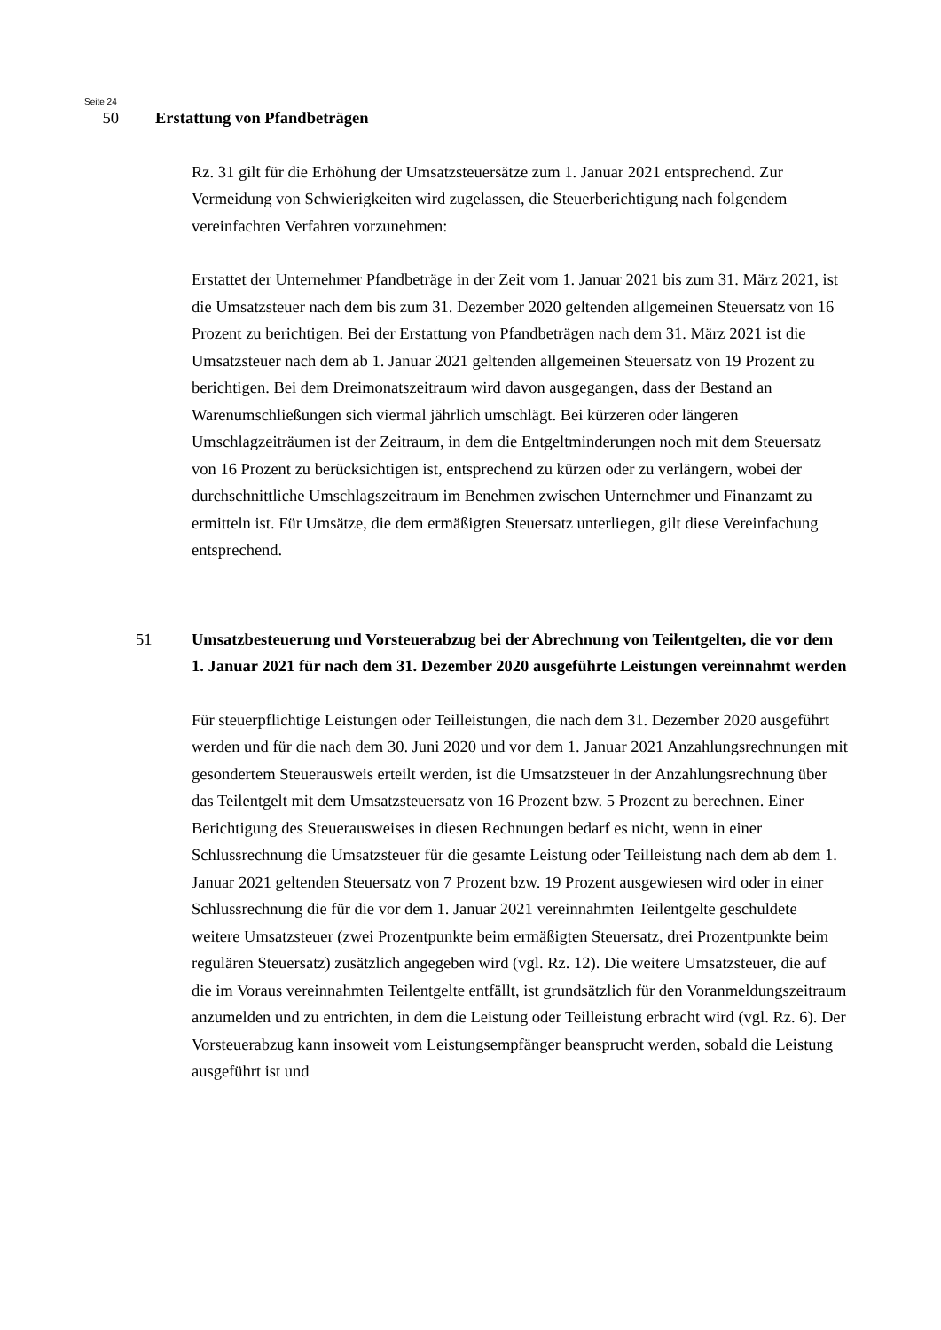Seite 24
50 Erstattung von Pfandbeträgen
Rz. 31 gilt für die Erhöhung der Umsatzsteuersätze zum 1. Januar 2021 entsprechend. Zur Vermeidung von Schwierigkeiten wird zugelassen, die Steuerberichtigung nach folgendem vereinfachten Verfahren vorzunehmen:
Erstattet der Unternehmer Pfandbeträge in der Zeit vom 1. Januar 2021 bis zum 31. März 2021, ist die Umsatzsteuer nach dem bis zum 31. Dezember 2020 geltenden allgemeinen Steuersatz von 16 Prozent zu berichtigen. Bei der Erstattung von Pfandbeträgen nach dem 31. März 2021 ist die Umsatzsteuer nach dem ab 1. Januar 2021 geltenden allgemeinen Steuersatz von 19 Prozent zu berichtigen. Bei dem Dreimonatszeitraum wird davon ausgegangen, dass der Bestand an Warenumschließungen sich viermal jährlich umschlägt. Bei kürzeren oder längeren Umschlagzeiträumen ist der Zeitraum, in dem die Entgeltminderungen noch mit dem Steuersatz von 16 Prozent zu berücksichtigen ist, entsprechend zu kürzen oder zu verlängern, wobei der durchschnittliche Umschlagszeitraum im Benehmen zwischen Unternehmer und Finanzamt zu ermitteln ist. Für Umsätze, die dem ermäßigten Steuersatz unterliegen, gilt diese Vereinfachung entsprechend.
51 Umsatzbesteuerung und Vorsteuerabzug bei der Abrechnung von Teilentgelten, die vor dem 1. Januar 2021 für nach dem 31. Dezember 2020 ausgeführte Leistungen vereinnahmt werden
Für steuerpflichtige Leistungen oder Teilleistungen, die nach dem 31. Dezember 2020 ausgeführt werden und für die nach dem 30. Juni 2020 und vor dem 1. Januar 2021 Anzahlungsrechnungen mit gesondertem Steuerausweis erteilt werden, ist die Umsatzsteuer in der Anzahlungsrechnung über das Teilentgelt mit dem Umsatzsteuersatz von 16 Prozent bzw. 5 Prozent zu berechnen. Einer Berichtigung des Steuerausweises in diesen Rechnungen bedarf es nicht, wenn in einer Schlussrechnung die Umsatzsteuer für die gesamte Leistung oder Teilleistung nach dem ab dem 1. Januar 2021 geltenden Steuersatz von 7 Prozent bzw. 19 Prozent ausgewiesen wird oder in einer Schlussrechnung die für die vor dem 1. Januar 2021 vereinnahmten Teilentgelte geschuldete weitere Umsatzsteuer (zwei Prozentpunkte beim ermäßigten Steuersatz, drei Prozentpunkte beim regulären Steuersatz) zusätzlich angegeben wird (vgl. Rz. 12). Die weitere Umsatzsteuer, die auf die im Voraus vereinnahmten Teilentgelte entfällt, ist grundsätzlich für den Voranmeldungszeitraum anzumelden und zu entrichten, in dem die Leistung oder Teilleistung erbracht wird (vgl. Rz. 6). Der Vorsteuerabzug kann insoweit vom Leistungsempfänger beansprucht werden, sobald die Leistung ausgeführt ist und